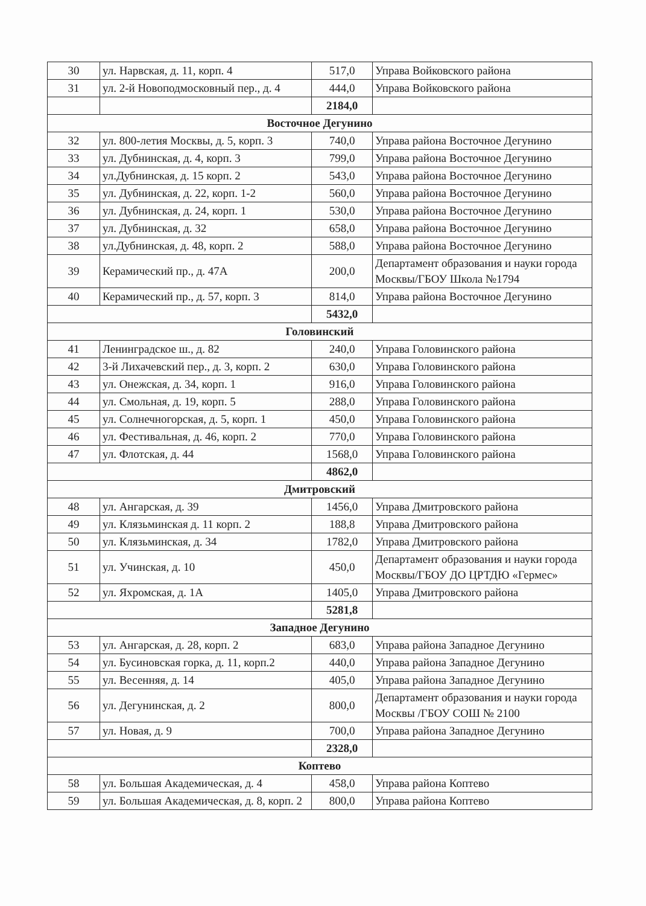| 30 | ул. Нарвская, д. 11, корп. 4 | 517,0 | Управа Войковского района |
| 31 | ул. 2-й Новоподмосковный пер., д. 4 | 444,0 | Управа Войковского района |
| | | 2184,0 | |
| Восточное Дегунино | | | |
| 32 | ул. 800-летия Москвы, д. 5, корп. 3 | 740,0 | Управа района Восточное Дегунино |
| 33 | ул. Дубнинская, д. 4, корп. 3 | 799,0 | Управа района Восточное Дегунино |
| 34 | ул.Дубнинская, д. 15 корп. 2 | 543,0 | Управа района Восточное Дегунино |
| 35 | ул. Дубнинская, д. 22, корп. 1-2 | 560,0 | Управа района Восточное Дегунино |
| 36 | ул. Дубнинская, д. 24, корп. 1 | 530,0 | Управа района Восточное Дегунино |
| 37 | ул. Дубнинская, д. 32 | 658,0 | Управа района Восточное Дегунино |
| 38 | ул.Дубнинская, д. 48, корп. 2 | 588,0 | Управа района Восточное Дегунино |
| 39 | Керамический пр., д. 47А | 200,0 | Департамент образования и науки города Москвы/ГБОУ Школа №1794 |
| 40 | Керамический пр., д. 57, корп. 3 | 814,0 | Управа района Восточное Дегунино |
| | | 5432,0 | |
| Головинский | | | |
| 41 | Ленинградское ш., д. 82 | 240,0 | Управа Головинского района |
| 42 | 3-й Лихачевский пер., д. 3, корп. 2 | 630,0 | Управа Головинского района |
| 43 | ул. Онежская, д. 34, корп. 1 | 916,0 | Управа Головинского района |
| 44 | ул. Смольная, д. 19, корп. 5 | 288,0 | Управа Головинского района |
| 45 | ул. Солнечногорская, д. 5, корп. 1 | 450,0 | Управа Головинского района |
| 46 | ул. Фестивальная, д. 46, корп. 2 | 770,0 | Управа Головинского района |
| 47 | ул. Флотская, д. 44 | 1568,0 | Управа Головинского района |
| | | 4862,0 | |
| Дмитровский | | | |
| 48 | ул. Ангарская, д. 39 | 1456,0 | Управа Дмитровского района |
| 49 | ул. Клязьминская д. 11 корп. 2 | 188,8 | Управа Дмитровского района |
| 50 | ул. Клязьминская, д. 34 | 1782,0 | Управа Дмитровского района |
| 51 | ул. Учинская, д. 10 | 450,0 | Департамент образования и науки города Москвы/ГБОУ ДО ЦРТДЮ «Гермес» |
| 52 | ул. Яхромская, д. 1А | 1405,0 | Управа Дмитровского района |
| | | 5281,8 | |
| Западное Дегунино | | | |
| 53 | ул. Ангарская, д. 28, корп. 2 | 683,0 | Управа района Западное Дегунино |
| 54 | ул. Бусиновская горка, д. 11, корп.2 | 440,0 | Управа района Западное Дегунино |
| 55 | ул. Весенняя, д. 14 | 405,0 | Управа района Западное Дегунино |
| 56 | ул. Дегунинская, д. 2 | 800,0 | Департамент образования и науки города Москвы /ГБОУ СОШ № 2100 |
| 57 | ул. Новая, д. 9 | 700,0 | Управа района Западное Дегунино |
| | | 2328,0 | |
| Коптево | | | |
| 58 | ул. Большая Академическая, д. 4 | 458,0 | Управа района Коптево |
| 59 | ул. Большая Академическая, д. 8, корп. 2 | 800,0 | Управа района Коптево |